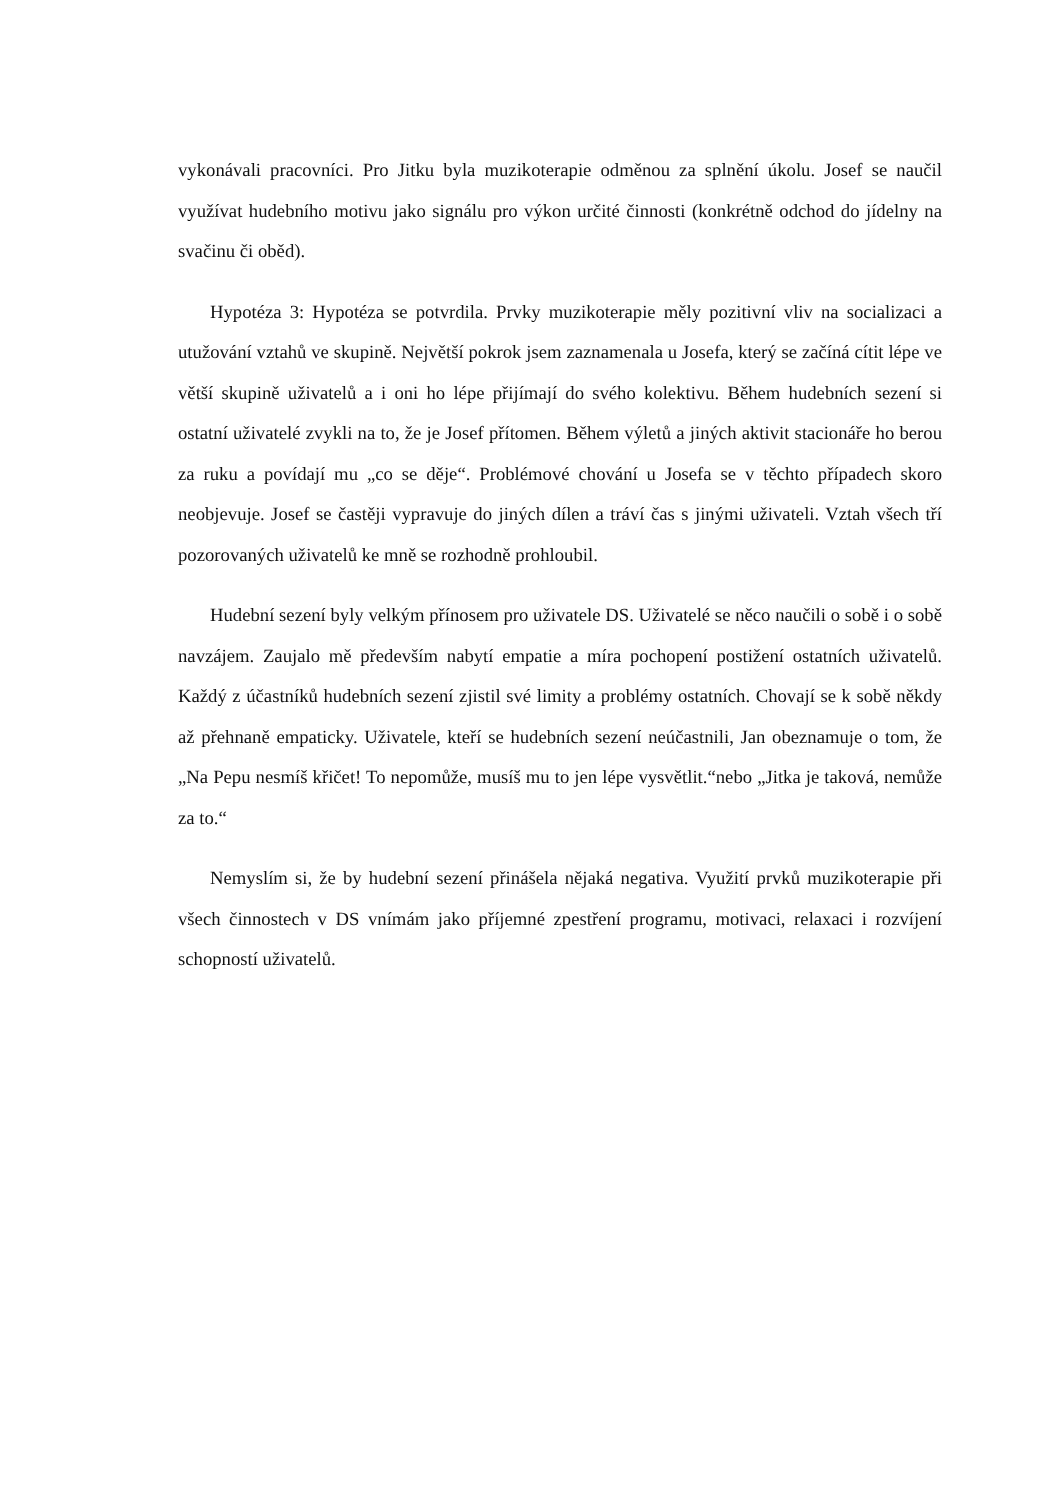vykonávali pracovníci. Pro Jitku byla muzikoterapie odměnou za splnění úkolu. Josef se naučil využívat hudebního motivu jako signálu pro výkon určité činnosti (konkrétně odchod do jídelny na svačinu či oběd).
Hypotéza 3: Hypotéza se potvrdila. Prvky muzikoterapie měly pozitivní vliv na socializaci a utužování vztahů ve skupině. Největší pokrok jsem zaznamenala u Josefa, který se začíná cítit lépe ve větší skupině uživatelů a i oni ho lépe přijímají do svého kolektivu. Během hudebních sezení si ostatní uživatelé zvykli na to, že je Josef přítomen. Během výletů a jiných aktivit stacionáře ho berou za ruku a povídají mu „co se děje“. Problémové chování u Josefa se v těchto případech skoro neobjevuje. Josef se častěji vypravuje do jiných dílen a tráví čas s jinými uživateli. Vztah všech tří pozorovaných uživatelů ke mně se rozhodně prohloubil.
Hudební sezení byly velkým přínosem pro uživatele DS. Uživatelé se něco naučili o sobě i o sobě navzájem. Zaujalo mě především nabytí empatie a míra pochopení postižení ostatních uživatelů. Každý z účastníků hudebních sezení zjistil své limity a problémy ostatních. Chovají se k sobě někdy až přehnaně empaticky. Uživatele, kteří se hudebních sezení neúčastnili, Jan obeznamuje o tom, že „Na Pepu nesmíš křičet! To nepomůže, musíš mu to jen lépe vysvětlit.“nebo „Jitka je taková, nemůže za to.“
Nemyslím si, že by hudební sezení přinášela nějaká negativa. Využití prvků muzikoterapie při všech činnostech v DS vnímám jako příjemné zpestření programu, motivaci, relaxaci i rozvíjení schopností uživatelů.